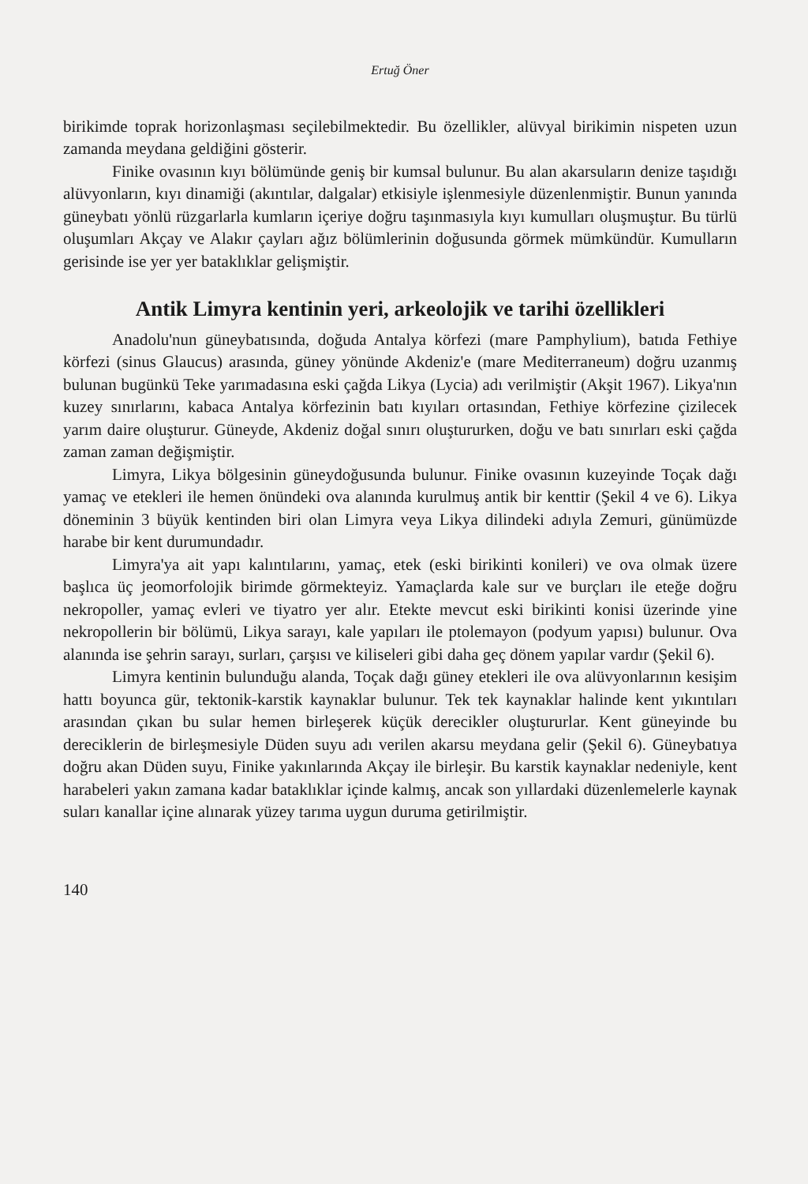Ertuğ Öner
birikimde toprak horizonlaşması seçilebilmektedir. Bu özellikler, alüvyal birikimin nispeten uzun zamanda meydana geldiğini gösterir.
Finike ovasının kıyı bölümünde geniş bir kumsal bulunur. Bu alan akarsuların denize taşıdığı alüvyonların, kıyı dinamiği (akıntılar, dalgalar) etkisiyle işlenmesiyle düzenlenmiştir. Bunun yanında güneybatı yönlü rüzgarlarla kumların içeriye doğru taşınmasıyla kıyı kumulları oluşmuştur. Bu türlü oluşumları Akçay ve Alakır çayları ağız bölümlerinin doğusunda görmek mümkündür. Kumulların gerisinde ise yer yer bataklıklar gelişmiştir.
Antik Limyra kentinin yeri, arkeolojik ve tarihi özellikleri
Anadolu'nun güneybatısında, doğuda Antalya körfezi (mare Pamphylium), batıda Fethiye körfezi (sinus Glaucus) arasında, güney yönünde Akdeniz'e (mare Mediterraneum) doğru uzanmış bulunan bugünkü Teke yarımadasına eski çağda Likya (Lycia) adı verilmiştir (Akşit 1967). Likya'nın kuzey sınırlarını, kabaca Antalya körfezinin batı kıyıları ortasından, Fethiye körfezine çizilecek yarım daire oluşturur. Güneyde, Akdeniz doğal sınırı oluştururken, doğu ve batı sınırları eski çağda zaman zaman değişmiştir.
Limyra, Likya bölgesinin güneydoğusunda bulunur. Finike ovasının kuzeyinde Toçak dağı yamaç ve etekleri ile hemen önündeki ova alanında kurulmuş antik bir kenttir (Şekil 4 ve 6). Likya döneminin 3 büyük kentinden biri olan Limyra veya Likya dilindeki adıyla Zemuri, günümüzde harabe bir kent durumundadır.
Limyra'ya ait yapı kalıntılarını, yamaç, etek (eski birikinti konileri) ve ova olmak üzere başlıca üç jeomorfolojik birimde görmekteyiz. Yamaçlarda kale sur ve burçları ile eteğe doğru nekropoller, yamaç evleri ve tiyatro yer alır. Etekte mevcut eski birikinti konisi üzerinde yine nekropollerin bir bölümü, Likya sarayı, kale yapıları ile ptolemayon (podyum yapısı) bulunur. Ova alanında ise şehrin sarayı, surları, çarşısı ve kiliseleri gibi daha geç dönem yapılar vardır (Şekil 6).
Limyra kentinin bulunduğu alanda, Toçak dağı güney etekleri ile ova alüvyonlarının kesişim hattı boyunca gür, tektonik-karstik kaynaklar bulunur. Tek tek kaynaklar halinde kent yıkıntıları arasından çıkan bu sular hemen birleşerek küçük derecikler oluştururlar. Kent güneyinde bu dereciklerin de birleşmesiyle Düden suyu adı verilen akarsu meydana gelir (Şekil 6). Güneybatıya doğru akan Düden suyu, Finike yakınlarında Akçay ile birleşir. Bu karstik kaynaklar nedeniyle, kent harabeleri yakın zamana kadar bataklıklar içinde kalmış, ancak son yıllardaki düzenlemelerle kaynak suları kanallar içine alınarak yüzey tarıma uygun duruma getirilmiştir.
140